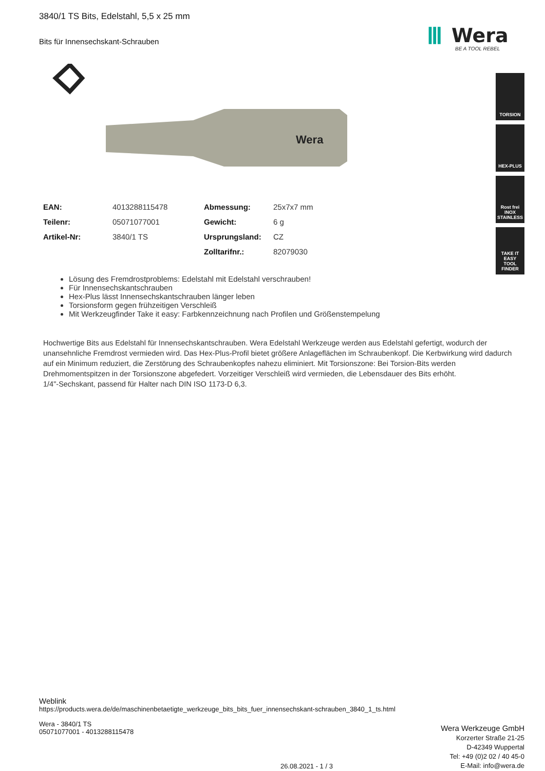Ⅲ
Wera
BE A TOOL REBEL
TORSION
HEX-PLUS
Rost frei
INOX
STAINLESS
TAKE IT EASY
TOOL FINDER
3840/1 TS Bits, Edelstahl, 5,5 x 25 mm
Bits für Innensechskant-Schrauben
Wera
| EAN: | 4013288115478 | Abmessung: | 25x7x7 mm |
| Teilenr: | 05071077001 | Gewicht: | 6 g |
| Artikel-Nr: | 3840/1 TS | Ursprungsland: | CZ |
| | | Zolltarifnr.: | 82079030 |
Lösung des Fremdrostproblems: Edelstahl mit Edelstahl verschrauben!
Für Innensechskantschrauben
Hex-Plus lässt Innensechskantschrauben länger leben
Torsionsform gegen frühzeitigen Verschleiß
Mit Werkzeugfinder Take it easy: Farbkennzeichnung nach Profilen und Größenstempelung
Hochwertige Bits aus Edelstahl für Innensechskantschrauben. Wera Edelstahl Werkzeuge werden aus Edelstahl gefertigt, wodurch der unansehnliche Fremdrost vermieden wird. Das Hex-Plus-Profil bietet größere Anlageflächen im Schraubenkopf. Die Kerbwirkung wird dadurch auf ein Minimum reduziert, die Zerstörung des Schraubenkopfes nahezu eliminiert. Mit Torsionszone: Bei Torsion-Bits werden Drehmomentspitzen in der Torsionszone abgefedert. Vorzeitiger Verschleiß wird vermieden, die Lebensdauer des Bits erhöht.
1/4"-Sechskant, passend für Halter nach DIN ISO 1173-D 6,3.
Weblink
https://products.wera.de/de/maschinenbetaetigte_werkzeuge_bits_bits_fuer_innensechskant-schrauben_3840_1_ts.html
Wera - 3840/1 TS
05071077001 - 4013288115478
26.08.2021 - 1 / 3
Wera Werkzeuge GmbH
Korzerter Straße 21-25
D-42349 Wuppertal
Tel: +49 (0)2 02 / 40 45-0
E-Mail: info@wera.de